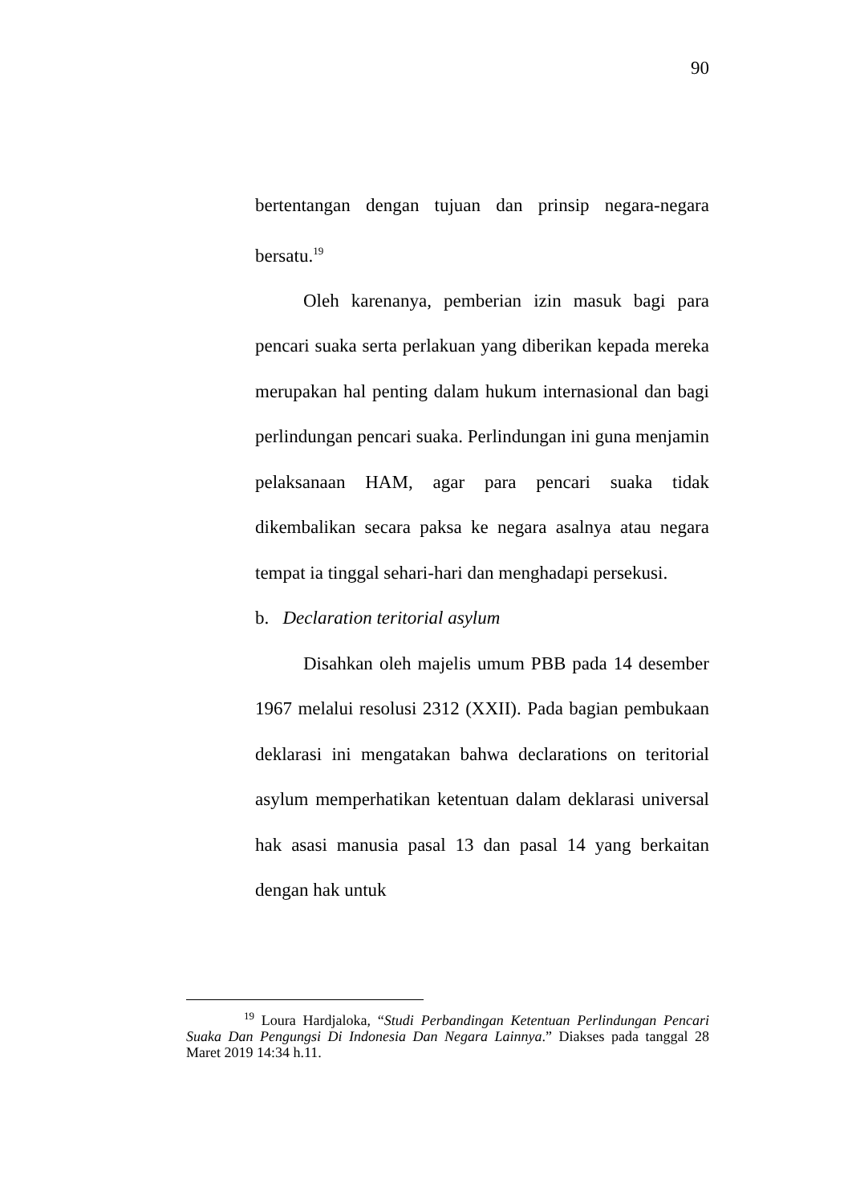90
bertentangan dengan tujuan dan prinsip negara-negara bersatu.<sup>19</sup>
Oleh karenanya, pemberian izin masuk bagi para pencari suaka serta perlakuan yang diberikan kepada mereka merupakan hal penting dalam hukum internasional dan bagi perlindungan pencari suaka. Perlindungan ini guna menjamin pelaksanaan HAM, agar para pencari suaka tidak dikembalikan secara paksa ke negara asalnya atau negara tempat ia tinggal sehari-hari dan menghadapi persekusi.
b. Declaration teritorial asylum
Disahkan oleh majelis umum PBB pada 14 desember 1967 melalui resolusi 2312 (XXII). Pada bagian pembukaan deklarasi ini mengatakan bahwa declarations on teritorial asylum memperhatikan ketentuan dalam deklarasi universal hak asasi manusia pasal 13 dan pasal 14 yang berkaitan dengan hak untuk
<sup>19</sup> Loura Hardjaloka, “Studi Perbandingan Ketentuan Perlindungan Pencari Suaka Dan Pengungsi Di Indonesia Dan Negara Lainnya.” Diakses pada tanggal 28 Maret 2019 14:34 h.11.